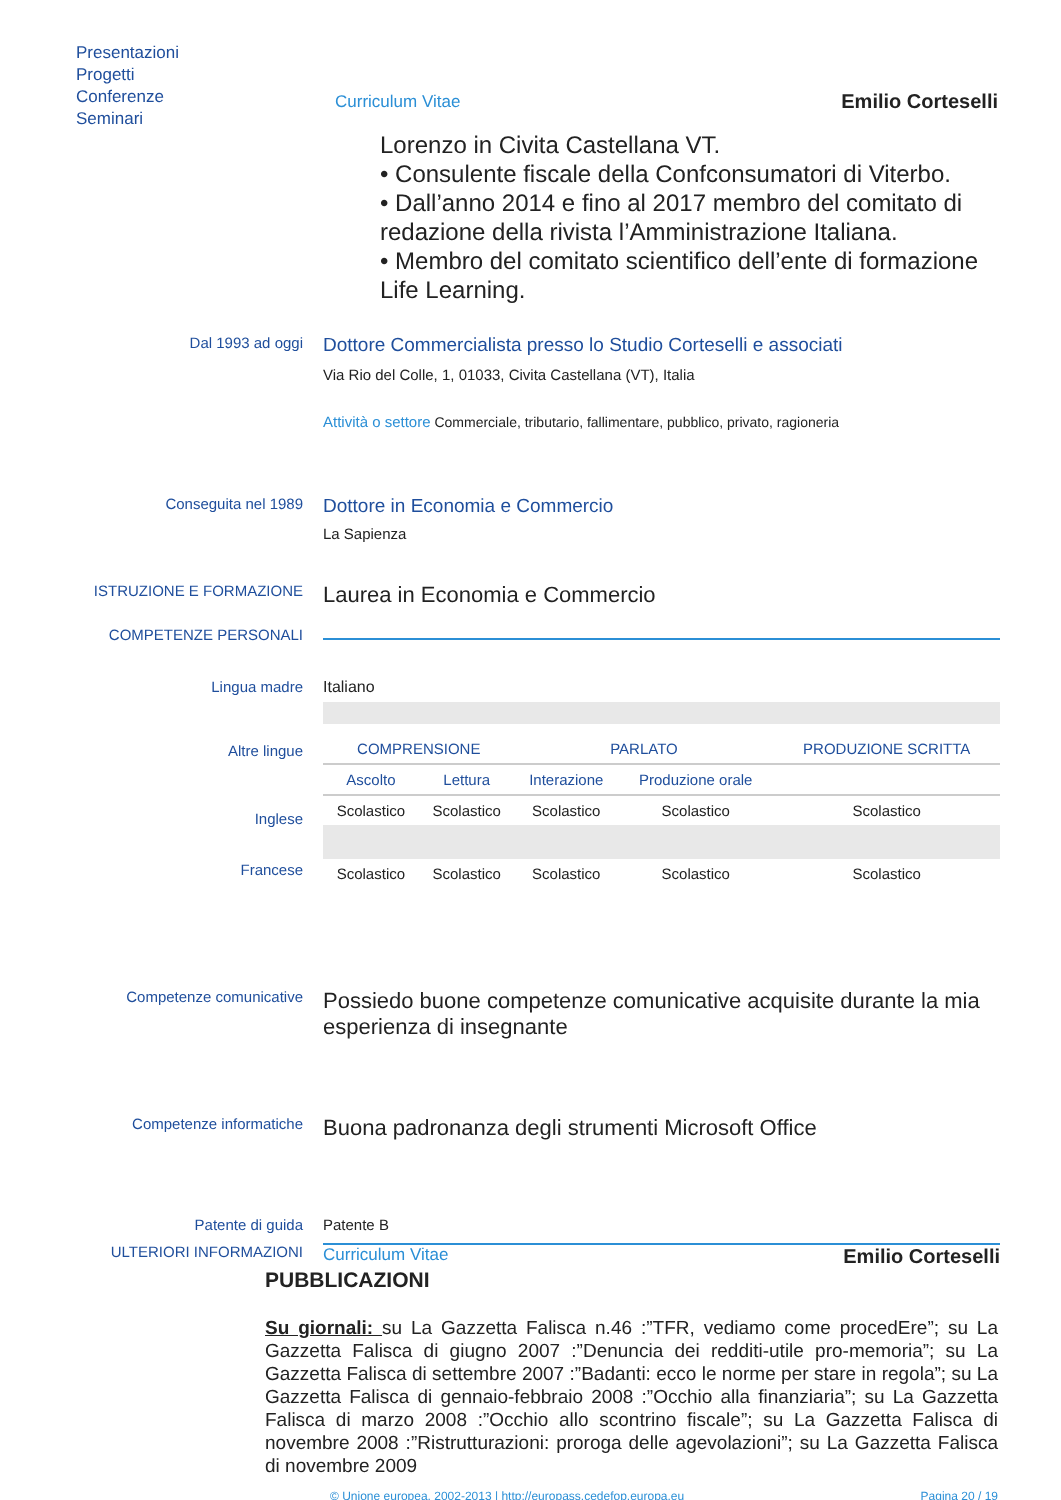Presentazioni
Progetti
Conferenze
Seminari
Curriculum Vitae Emilio Corteselli
Lorenzo in Civita Castellana VT.
• Consulente fiscale della Confconsumatori di Viterbo.
• Dall’anno 2014 e fino al 2017 membro del comitato di redazione della rivista l’Amministrazione Italiana.
• Membro del comitato scientifico dell’ente di formazione Life Learning.
Dal 1993 ad oggi
Dottore Commercialista presso lo Studio Corteselli e associati
Via Rio del Colle, 1, 01033, Civita Castellana (VT), Italia
Attività o settore Commerciale, tributario, fallimentare, pubblico, privato, ragioneria
Conseguita nel 1989
Dottore in Economia e Commercio
La Sapienza
ISTRUZIONE E FORMAZIONE
Laurea in Economia e Commercio
COMPETENZE PERSONALI
Lingua madre Italiano
Altre lingue
Inglese
Francese
| COMPRENSIONE | | PARLATO | | PRODUZIONE SCRITTA |
| --- | --- | --- | --- | --- |
| Ascolto | Lettura | Interazione | Produzione orale | |
| Scolastico | Scolastico | Scolastico | Scolastico | Scolastico |
| Scolastico | Scolastico | Scolastico | Scolastico | Scolastico |
Competenze comunicative
Possiedo buone competenze comunicative acquisite durante la mia esperienza di insegnante
Competenze informatiche
Buona padronanza degli strumenti Microsoft Office
Patente di guida Patente B
ULTERIORI INFORMAZIONI Curriculum Vitae Emilio Corteselli
PUBBLICAZIONI
Su giornali: su La Gazzetta Falisca n.46 :”TFR, vediamo come procedEre”; su La Gazzetta Falisca di giugno 2007 :”Denuncia dei redditi-utile pro-memoria”; su La Gazzetta Falisca di settembre 2007 :”Badanti: ecco le norme per stare in regola”; su La Gazzetta Falisca di gennaio-febbraio 2008 :”Occhio alla finanziaria”; su La Gazzetta Falisca di marzo 2008 :”Occhio allo scontrino fiscale”; su La Gazzetta Falisca di novembre 2008 :”Ristrutturazioni: proroga delle agevolazioni”; su La Gazzetta Falisca di novembre 2009
© Unione europea, 2002-2013 | http://europass.cedefop.europa.eu Pagina 20 / 19